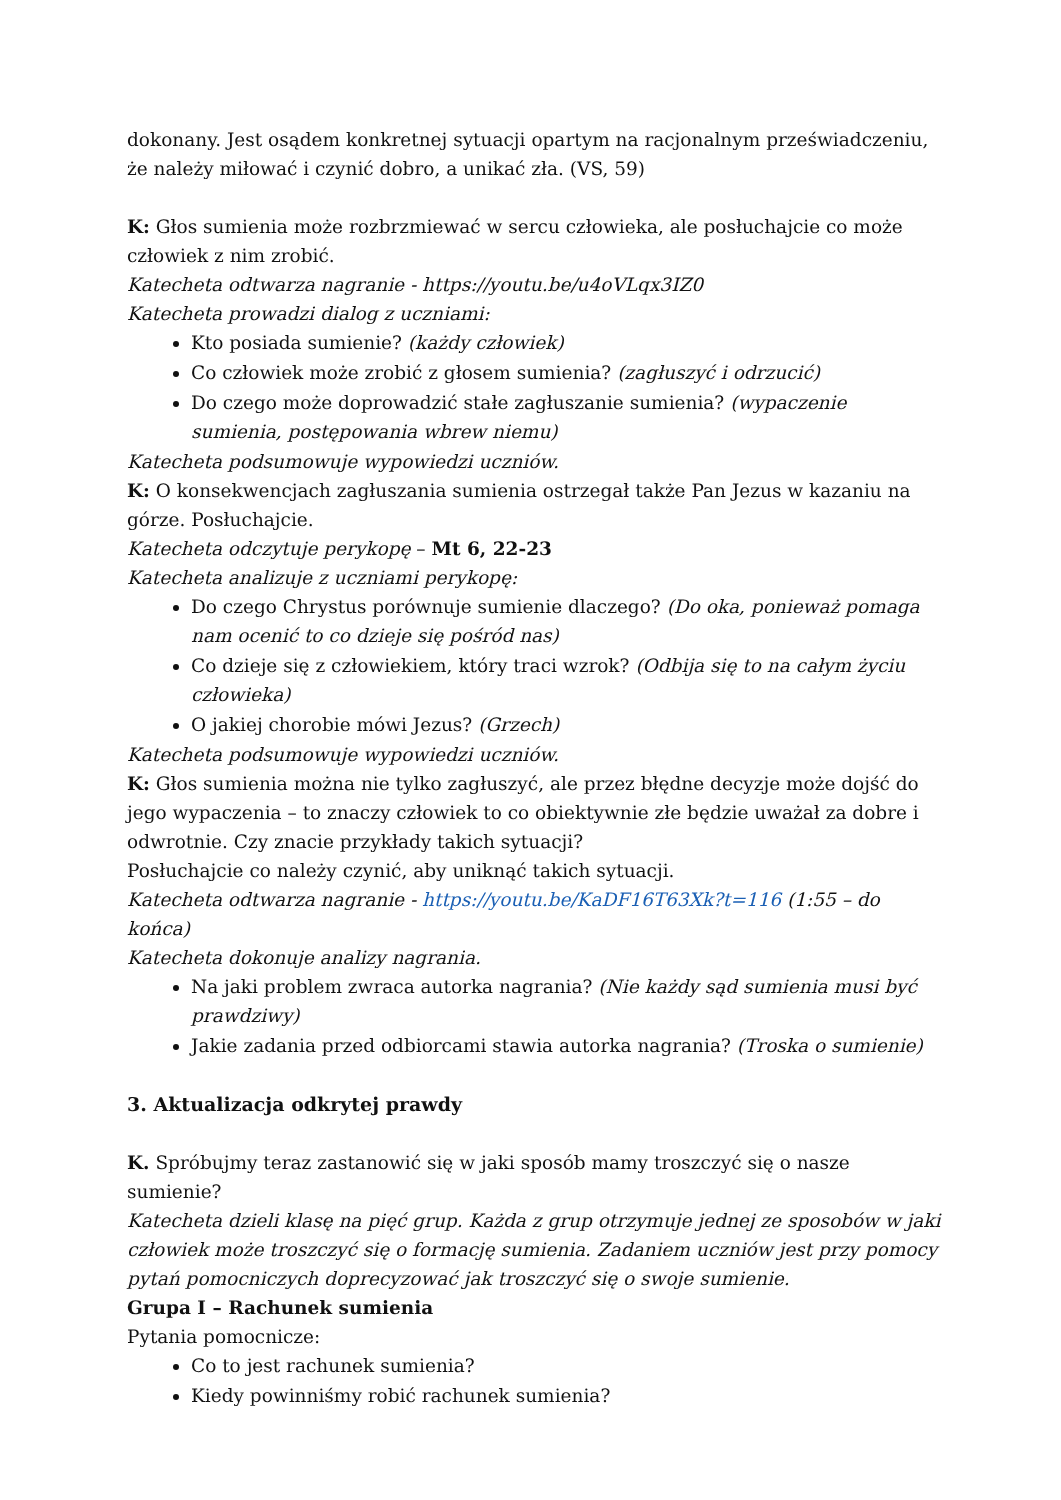dokonany. Jest osądem konkretnej sytuacji opartym na racjonalnym przeświadczeniu, że należy miłować i czynić dobro, a unikać zła. (VS, 59)
K: Głos sumienia może rozbrzmiewać w sercu człowieka, ale posłuchajcie co może człowiek z nim zrobić.
Katecheta odtwarza nagranie - https://youtu.be/u4oVLqx3IZ0
Katecheta prowadzi dialog z uczniami:
Kto posiada sumienie? (każdy człowiek)
Co człowiek może zrobić z głosem sumienia? (zagłuszyć i odrzucić)
Do czego może doprowadzić stałe zagłuszanie sumienia? (wypaczenie sumienia, postępowania wbrew niemu)
Katecheta podsumowuje wypowiedzi uczniów.
K: O konsekwencjach zagłuszania sumienia ostrzegał także Pan Jezus w kazaniu na górze. Posłuchajcie.
Katecheta odczytuje perykopę – Mt 6, 22-23
Katecheta analizuje z uczniami perykopę:
Do czego Chrystus porównuje sumienie dlaczego? (Do oka, ponieważ pomaga nam ocenić to co dzieje się pośród nas)
Co dzieje się z człowiekiem, który traci wzrok? (Odbija się to na całym życiu człowieka)
O jakiej chorobie mówi Jezus? (Grzech)
Katecheta podsumowuje wypowiedzi uczniów.
K: Głos sumienia można nie tylko zagłuszyć, ale przez błędne decyzje może dojść do jego wypaczenia – to znaczy człowiek to co obiektywnie złe będzie uważał za dobre i odwrotnie. Czy znacie przykłady takich sytuacji?
Posłuchajcie co należy czynić, aby uniknąć takich sytuacji.
Katecheta odtwarza nagranie - https://youtu.be/KaDF16T63Xk?t=116 (1:55 – do końca)
Katecheta dokonuje analizy nagrania.
Na jaki problem zwraca autorka nagrania? (Nie każdy sąd sumienia musi być prawdziwy)
Jakie zadania przed odbiorcami stawia autorka nagrania? (Troska o sumienie)
3. Aktualizacja odkrytej prawdy
K. Spróbujmy teraz zastanowić się w jaki sposób mamy troszczyć się o nasze sumienie?
Katecheta dzieli klasę na pięć grup. Każda z grup otrzymuje jednej ze sposobów w jaki człowiek może troszczyć się o formację sumienia. Zadaniem uczniów jest przy pomocy pytań pomocniczych doprecyzować jak troszczyć się o swoje sumienie.
Grupa I – Rachunek sumienia
Pytania pomocnicze:
Co to jest rachunek sumienia?
Kiedy powinniśmy robić rachunek sumienia?